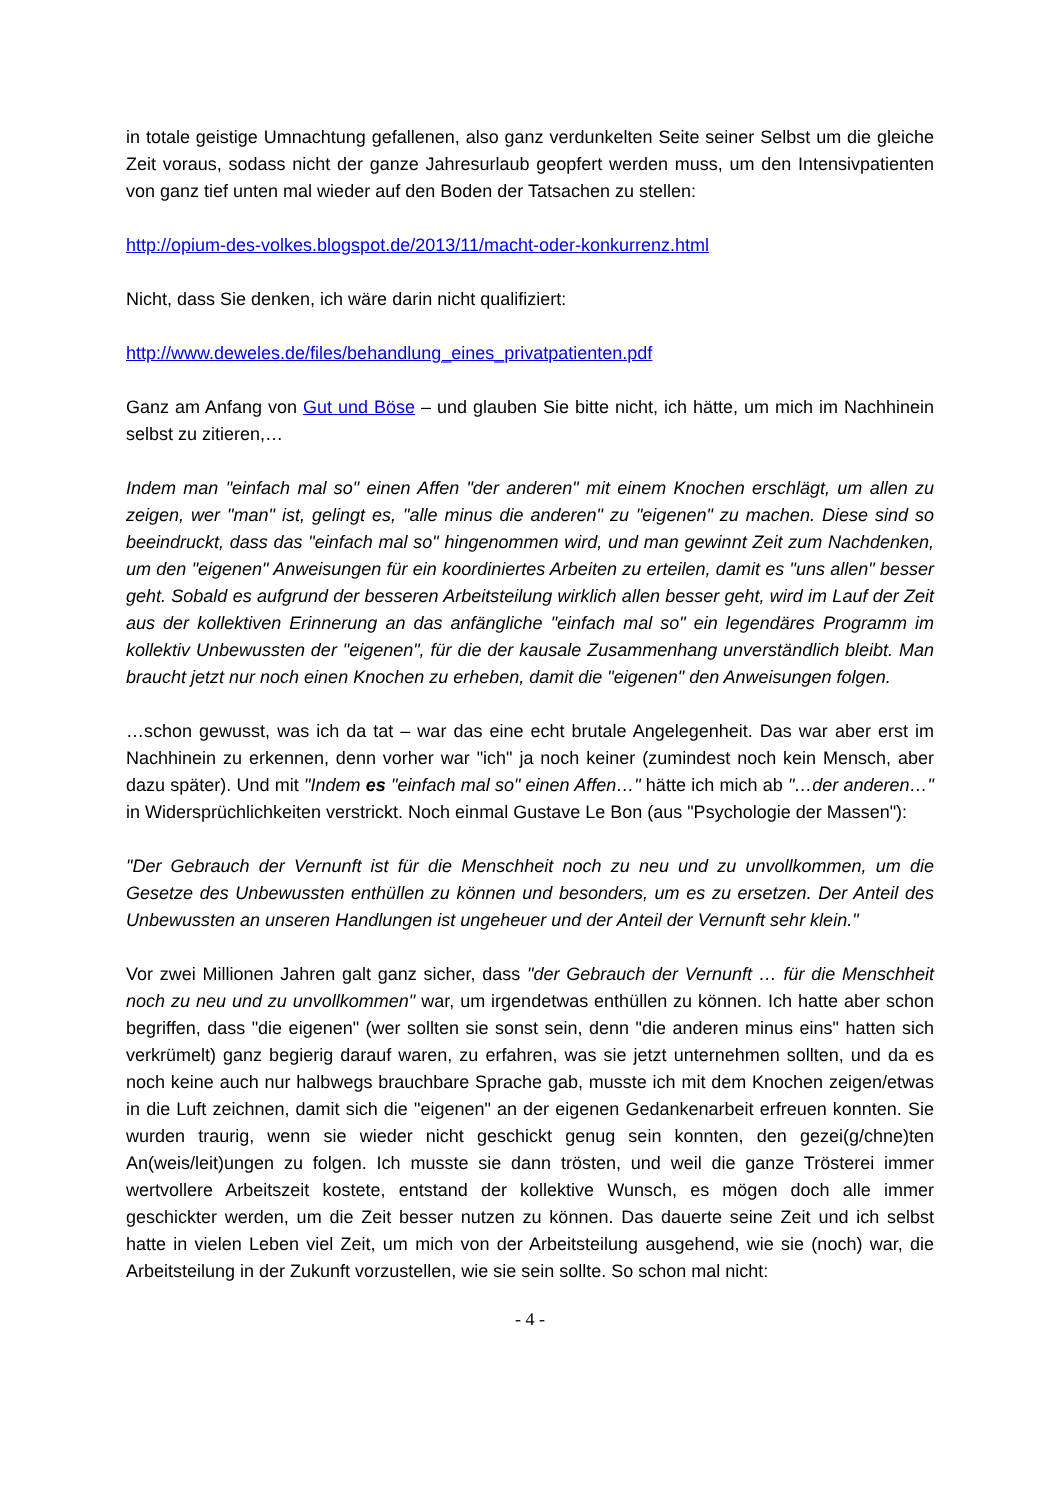in totale geistige Umnachtung gefallenen, also ganz verdunkelten Seite seiner Selbst um die gleiche Zeit voraus, sodass nicht der ganze Jahresurlaub geopfert werden muss, um den Intensivpatienten von ganz tief unten mal wieder auf den Boden der Tatsachen zu stellen:
http://opium-des-volkes.blogspot.de/2013/11/macht-oder-konkurrenz.html
Nicht, dass Sie denken, ich wäre darin nicht qualifiziert:
http://www.deweles.de/files/behandlung_eines_privatpatienten.pdf
Ganz am Anfang von Gut und Böse – und glauben Sie bitte nicht, ich hätte, um mich im Nachhinein selbst zu zitieren,…
Indem man "einfach mal so" einen Affen "der anderen" mit einem Knochen erschlägt, um allen zu zeigen, wer "man" ist, gelingt es, "alle minus die anderen" zu "eigenen" zu machen. Diese sind so beeindruckt, dass das "einfach mal so" hingenommen wird, und man gewinnt Zeit zum Nachdenken, um den "eigenen" Anweisungen für ein koordiniertes Arbeiten zu erteilen, damit es "uns allen" besser geht. Sobald es aufgrund der besseren Arbeitsteilung wirklich allen besser geht, wird im Lauf der Zeit aus der kollektiven Erinnerung an das anfängliche "einfach mal so" ein legendäres Programm im kollektiv Unbewussten der "eigenen", für die der kausale Zusammenhang unverständlich bleibt. Man braucht jetzt nur noch einen Knochen zu erheben, damit die "eigenen" den Anweisungen folgen.
…schon gewusst, was ich da tat – war das eine echt brutale Angelegenheit. Das war aber erst im Nachhinein zu erkennen, denn vorher war "ich" ja noch keiner (zumindest noch kein Mensch, aber dazu später). Und mit "Indem es "einfach mal so" einen Affen…" hätte ich mich ab "…der anderen…" in Widersprüchlichkeiten verstrickt. Noch einmal Gustave Le Bon (aus "Psychologie der Massen"):
"Der Gebrauch der Vernunft ist für die Menschheit noch zu neu und zu unvollkommen, um die Gesetze des Unbewussten enthüllen zu können und besonders, um es zu ersetzen. Der Anteil des Unbewussten an unseren Handlungen ist ungeheuer und der Anteil der Vernunft sehr klein."
Vor zwei Millionen Jahren galt ganz sicher, dass "der Gebrauch der Vernunft … für die Menschheit noch zu neu und zu unvollkommen" war, um irgendetwas enthüllen zu können. Ich hatte aber schon begriffen, dass "die eigenen" (wer sollten sie sonst sein, denn "die anderen minus eins" hatten sich verkrümelt) ganz begierig darauf waren, zu erfahren, was sie jetzt unternehmen sollten, und da es noch keine auch nur halbwegs brauchbare Sprache gab, musste ich mit dem Knochen zeigen/etwas in die Luft zeichnen, damit sich die "eigenen" an der eigenen Gedankenarbeit erfreuen konnten. Sie wurden traurig, wenn sie wieder nicht geschickt genug sein konnten, den gezei(g/chne)ten An(weis/leit)ungen zu folgen. Ich musste sie dann trösten, und weil die ganze Trösterei immer wertvollere Arbeitszeit kostete, entstand der kollektive Wunsch, es mögen doch alle immer geschickter werden, um die Zeit besser nutzen zu können. Das dauerte seine Zeit und ich selbst hatte in vielen Leben viel Zeit, um mich von der Arbeitsteilung ausgehend, wie sie (noch) war, die Arbeitsteilung in der Zukunft vorzustellen, wie sie sein sollte. So schon mal nicht:
- 4 -